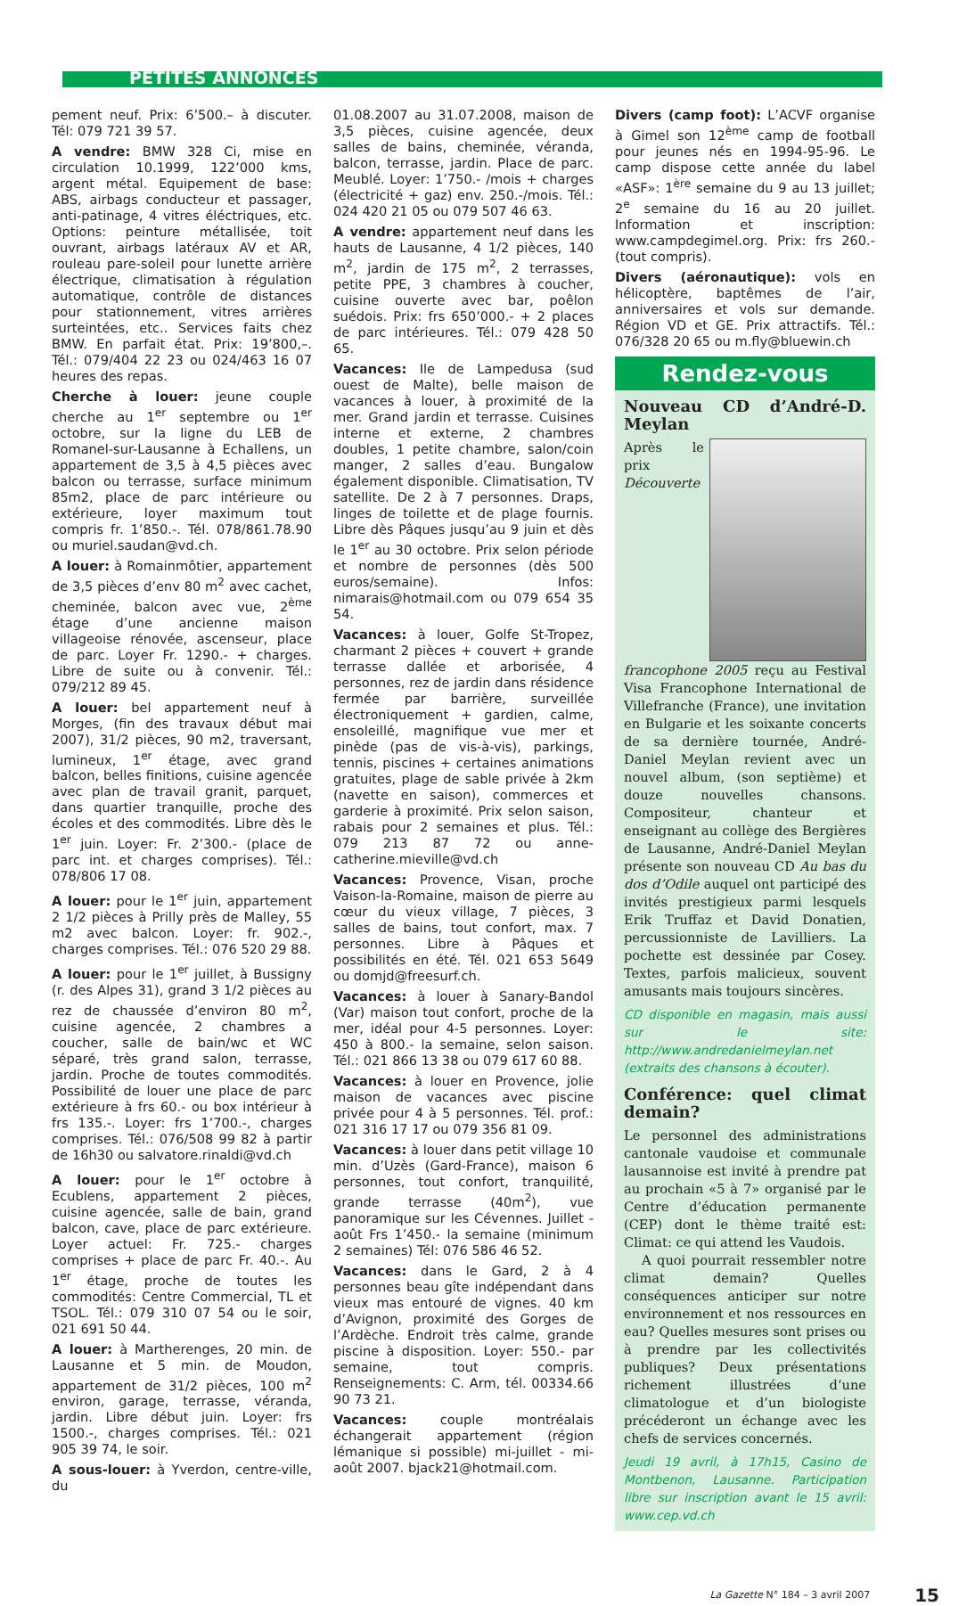PETITES ANNONCES
pement neuf. Prix: 6’500.– à discuter. Tél: 079 721 39 57.
A vendre: BMW 328 Ci, mise en circulation 10.1999, 122’000 kms, argent métal. Equipement de base: ABS, airbags conducteur et passager, anti-patinage, 4 vitres éléctriques, etc. Options: peinture métallisée, toit ouvrant, airbags latéraux AV et AR, rouleau pare-soleil pour lunette arrière électrique, climatisation à régulation automatique, contrôle de distances pour stationnement, vitres arrières surteintées, etc.. Services faits chez BMW. En parfait état. Prix: 19’800,–. Tél.: 079/404 22 23 ou 024/463 16 07 heures des repas.
Cherche à louer: jeune couple cherche au 1<sup>er</sup> septembre ou 1<sup>er</sup> octobre, sur la ligne du LEB de Romanel-sur-Lausanne à Echallens, un appartement de 3,5 à 4,5 pièces avec balcon ou terrasse, surface minimum 85m2, place de parc intérieure ou extérieure, loyer maximum tout compris fr. 1’850.-. Tél. 078/861.78.90 ou muriel.saudan@vd.ch.
A louer: à Romainmôtier, appartement de 3,5 pièces d’env 80 m<sup>2</sup> avec cachet, cheminée, balcon avec vue, 2<sup>ème</sup> étage d’une ancienne maison villageoise rénovée, ascenseur, place de parc. Loyer Fr. 1290.- + charges. Libre de suite ou à convenir. Tél.: 079/212 89 45.
A louer: bel appartement neuf à Morges, (fin des travaux début mai 2007), 31/2 pièces, 90 m2, traversant, lumineux, 1<sup>er</sup> étage, avec grand balcon, belles finitions, cuisine agencée avec plan de travail granit, parquet, dans quartier tranquille, proche des écoles et des commodités. Libre dès le 1<sup>er</sup> juin. Loyer: Fr. 2’300.- (place de parc int. et charges comprises). Tél.: 078/806 17 08.
A louer: pour le 1<sup>er</sup> juin, appartement 2 1/2 pièces à Prilly près de Malley, 55 m2 avec balcon. Loyer: fr. 902.-, charges comprises. Tél.: 076 520 29 88.
A louer: pour le 1<sup>er</sup> juillet, à Bussigny (r. des Alpes 31), grand 3 1/2 pièces au rez de chaussée d’environ 80 m<sup>2</sup>, cuisine agencée, 2 chambres a coucher, salle de bain/wc et WC séparé, très grand salon, terrasse, jardin. Proche de toutes commodités. Possibilité de louer une place de parc extérieure à frs 60.- ou box intérieur à frs 135.-. Loyer: frs 1’700.-, charges comprises. Tél.: 076/508 99 82 à partir de 16h30 ou salvatore.rinaldi@vd.ch
A louer: pour le 1<sup>er</sup> octobre à Ecublens, appartement 2 pièces, cuisine agencée, salle de bain, grand balcon, cave, place de parc extérieure. Loyer actuel: Fr. 725.- charges comprises + place de parc Fr. 40.-. Au 1<sup>er</sup> étage, proche de toutes les commodités: Centre Commercial, TL et TSOL. Tél.: 079 310 07 54 ou le soir, 021 691 50 44.
A louer: à Martherenges, 20 min. de Lausanne et 5 min. de Moudon, appartement de 31/2 pièces, 100 m<sup>2</sup> environ, garage, terrasse, véranda, jardin. Libre début juin. Loyer: frs 1500.-, charges comprises. Tél.: 021 905 39 74, le soir.
A sous-louer: à Yverdon, centre-ville, du
01.08.2007 au 31.07.2008, maison de 3,5 pièces, cuisine agencée, deux salles de bains, cheminée, véranda, balcon, terrasse, jardin. Place de parc. Meublé. Loyer: 1’750.- /mois + charges (électricité + gaz) env. 250.-/mois. Tél.: 024 420 21 05 ou 079 507 46 63.
A vendre: appartement neuf dans les hauts de Lausanne, 4 1/2 pièces, 140 m<sup>2</sup>, jardin de 175 m<sup>2</sup>, 2 terrasses, petite PPE, 3 chambres à coucher, cuisine ouverte avec bar, poêlon suédois. Prix: frs 650’000.- + 2 places de parc intérieures. Tél.: 079 428 50 65.
Vacances: Ile de Lampedusa (sud ouest de Malte), belle maison de vacances à louer, à proximité de la mer. Grand jardin et terrasse. Cuisines interne et externe, 2 chambres doubles, 1 petite chambre, salon/coin manger, 2 salles d’eau. Bungalow également disponible. Climatisation, TV satellite. De 2 à 7 personnes. Draps, linges de toilette et de plage fournis. Libre dès Pâques jusqu’au 9 juin et dès le 1<sup>er</sup> au 30 octobre. Prix selon période et nombre de personnes (dès 500 euros/semaine). Infos: nimarais@hotmail.com ou 079 654 35 54.
Vacances: à louer, Golfe St-Tropez, charmant 2 pièces + couvert + grande terrasse dallée et arborisée, 4 personnes, rez de jardin dans résidence fermée par barrière, surveillée électroniquement + gardien, calme, ensoleillé, magnifique vue mer et pinède (pas de vis-à-vis), parkings, tennis, piscines + certaines animations gratuites, plage de sable privée à 2km (navette en saison), commerces et garderie à proximité. Prix selon saison, rabais pour 2 semaines et plus. Tél.: 079 213 87 72 ou anne-catherine.mieville@vd.ch
Vacances: Provence, Visan, proche Vaison-la-Romaine, maison de pierre au cœur du vieux village, 7 pièces, 3 salles de bains, tout confort, max. 7 personnes. Libre à Pâques et possibilités en été. Tél. 021 653 5649 ou domjd@freesurf.ch.
Vacances: à louer à Sanary-Bandol (Var) maison tout confort, proche de la mer, idéal pour 4-5 personnes. Loyer: 450 à 800.- la semaine, selon saison. Tél.: 021 866 13 38 ou 079 617 60 88.
Vacances: à louer en Provence, jolie maison de vacances avec piscine privée pour 4 à 5 personnes. Tél. prof.: 021 316 17 17 ou 079 356 81 09.
Vacances: à louer dans petit village 10 min. d’Uzès (Gard-France), maison 6 personnes, tout confort, tranquilité, grande terrasse (40m<sup>2</sup>), vue panoramique sur les Cévennes. Juillet - août Frs 1’450.- la semaine (minimum 2 semaines) Tél: 076 586 46 52.
Vacances: dans le Gard, 2 à 4 personnes beau gîte indépendant dans vieux mas entouré de vignes. 40 km d’Avignon, proximité des Gorges de l’Ardèche. Endroit très calme, grande piscine à disposition. Loyer: 550.- par semaine, tout compris. Renseignements: C. Arm, tél. 00334.66 90 73 21.
Vacances: couple montréalais échangerait appartement (région lémanique si possible) mi-juillet - mi-août 2007. bjack21@hotmail.com.
Divers (camp foot): L’ACVF organise à Gimel son 12<sup>ème</sup> camp de football pour jeunes nés en 1994-95-96. Le camp dispose cette année du label «ASF»: 1<sup>ère</sup> semaine du 9 au 13 juillet; 2<sup>e</sup> semaine du 16 au 20 juillet. Information et inscription: www.campdegimel.org. Prix: frs 260.- (tout compris).
Divers (aéronautique): vols en hélicoptère, baptêmes de l’air, anniversaires et vols sur demande. Région VD et GE. Prix attractifs. Tél.: 076/328 20 65 ou m.fly@bluewin.ch
Rendez-vous
Nouveau CD d’André-D. Meylan
Après le prix Découverte francophone 2005 reçu au Festival Visa Francophone International de Villefranche (France), une invitation en Bulgarie et les soixante concerts de sa dernière tournée, André-Daniel Meylan revient avec un nouvel album, (son septième) et douze nouvelles chansons. Compositeur, chanteur et enseignant au collège des Bergières de Lausanne, André-Daniel Meylan présente son nouveau CD Au bas du dos d’Odile auquel ont participé des invités prestigieux parmi lesquels Erik Truffaz et David Donatien, percussionniste de Lavilliers. La pochette est dessinée par Cosey. Textes, parfois malicieux, souvent amusants mais toujours sincères.
CD disponible en magasin, mais aussi sur le site: http://www.andredanielmeylan.net (extraits des chansons à écouter).
Conférence: quel climat demain?
Le personnel des administrations cantonale vaudoise et communale lausannoise est invité à prendre pat au prochain «5 à 7» organisé par le Centre d’éducation permanente (CEP) dont le thème traité est: Climat: ce qui attend les Vaudois.
A quoi pourrait ressembler notre climat demain? Quelles conséquences anticiper sur notre environnement et nos ressources en eau? Quelles mesures sont prises ou à prendre par les collectivités publiques? Deux présentations richement illustrées d’une climatologue et d’un biologiste précéderont un échange avec les chefs de services concernés.
Jeudi 19 avril, à 17h15, Casino de Montbenon, Lausanne. Participation libre sur inscription avant le 15 avril: www.cep.vd.ch
La Gazette N° 184 – 3 avril 2007 15